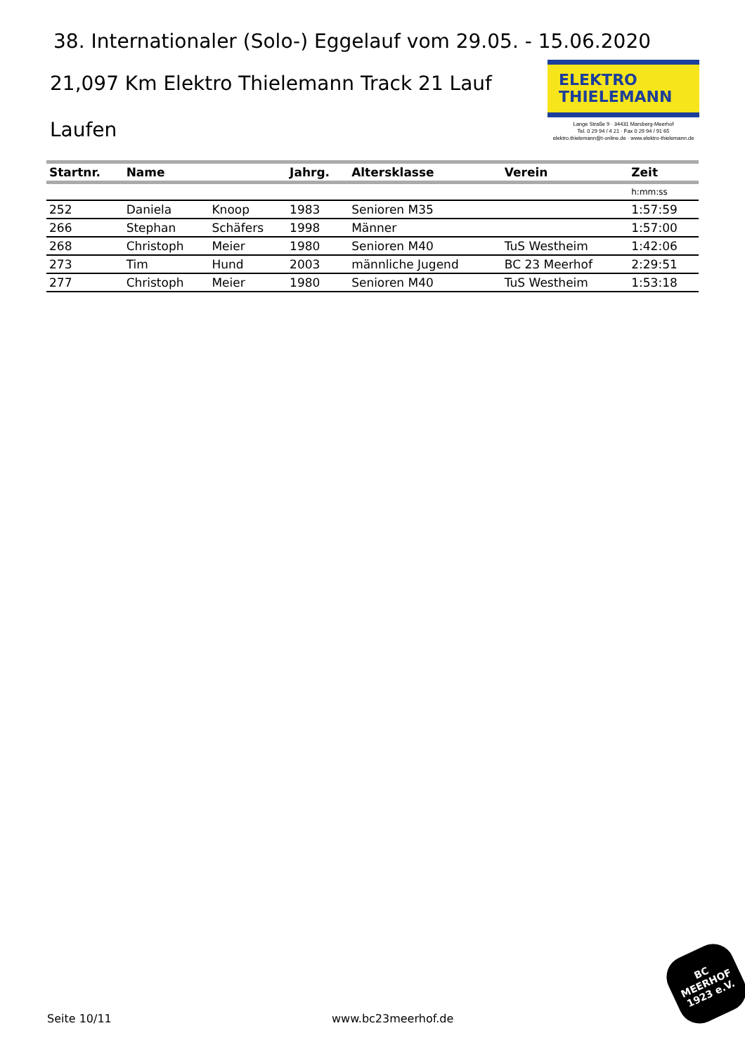38. Internationaler (Solo-) Eggelauf vom 29.05. - 15.06.2020
21,097 Km Elektro Thielemann Track 21 Lauf
Laufen
ELEKTRO
THIELEMANN
Lange Straße 9 · 34431 Marsberg-Meerhof
Tel. 0 29 94 / 4 21 · Fax 0 29 94 / 91 65
elektro.thielemann@t-online.de · www.elektro-thielemann.de
| Startnr. | Name | | Jahrg. | Altersklasse | Verein | Zeit |
| --- | --- | --- | --- | --- | --- | --- |
| | | | | | | h:mm:ss |
| 252 | Daniela | Knoop | 1983 | Senioren M35 | | 1:57:59 |
| 266 | Stephan | Schäfers | 1998 | Männer | | 1:57:00 |
| 268 | Christoph | Meier | 1980 | Senioren M40 | TuS Westheim | 1:42:06 |
| 273 | Tim | Hund | 2003 | männliche Jugend | BC 23 Meerhof | 2:29:51 |
| 277 | Christoph | Meier | 1980 | Senioren M40 | TuS Westheim | 1:53:18 |
Seite 10/11 www.bc23meerhof.de
BC
MEERHOF
1923 e.V.